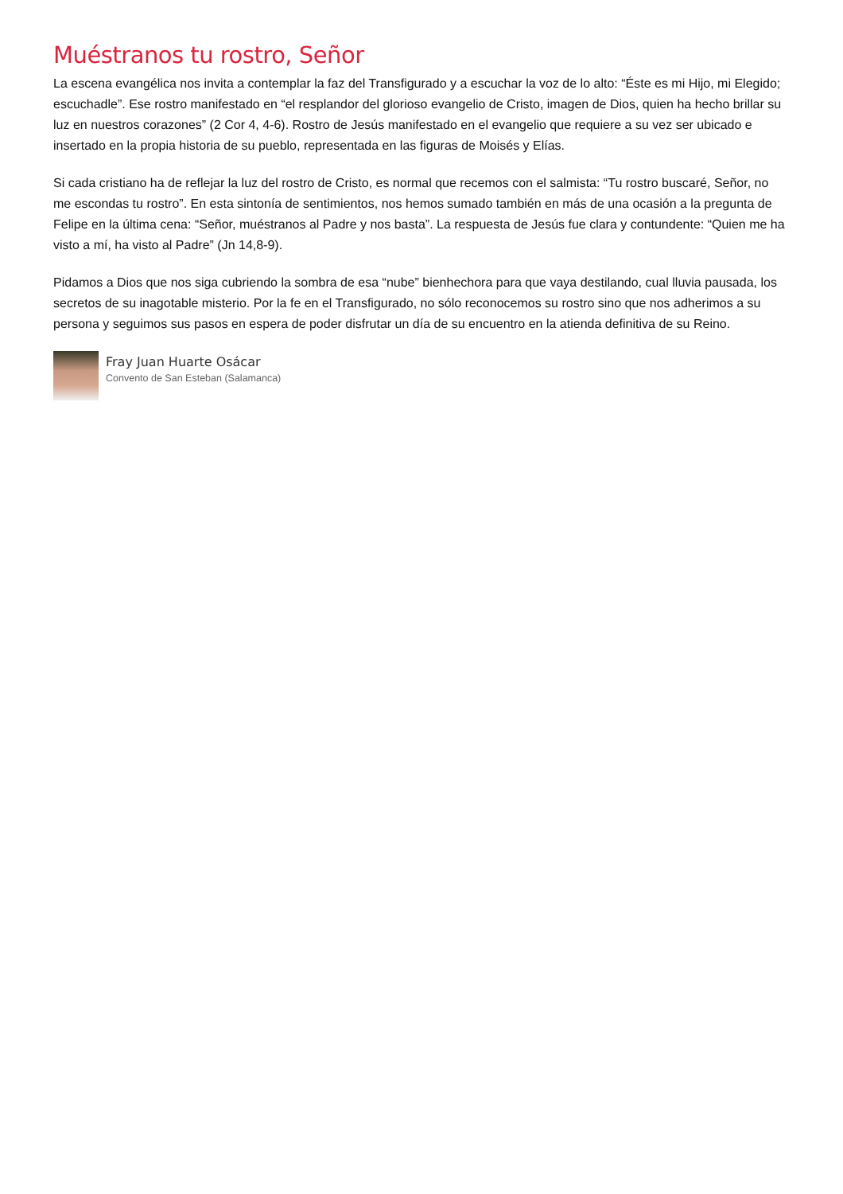Muéstranos tu rostro, Señor
La escena evangélica nos invita a contemplar la faz del Transfigurado y a escuchar la voz de lo alto: “Éste es mi Hijo, mi Elegido; escuchadle”. Ese rostro manifestado en “el resplandor del glorioso evangelio de Cristo, imagen de Dios, quien ha hecho brillar su luz en nuestros corazones” (2 Cor 4, 4-6). Rostro de Jesús manifestado en el evangelio que requiere a su vez ser ubicado e insertado en la propia historia de su pueblo, representada en las figuras de Moisés y Elías.
Si cada cristiano ha de reflejar la luz del rostro de Cristo, es normal que recemos con el salmista: “Tu rostro buscaré, Señor, no me escondas tu rostro”. En esta sintonía de sentimientos, nos hemos sumado también en más de una ocasión a la pregunta de Felipe en la última cena: “Señor, muéstranos al Padre y nos basta”. La respuesta de Jesús fue clara y contundente: “Quien me ha visto a mí, ha visto al Padre” (Jn 14,8-9).
Pidamos a Dios que nos siga cubriendo la sombra de esa “nube” bienhechora para que vaya destilando, cual lluvia pausada, los secretos de su inagotable misterio. Por la fe en el Transfigurado, no sólo reconocemos su rostro sino que nos adherimos a su persona y seguimos sus pasos en espera de poder disfrutar un día de su encuentro en la atienda definitiva de su Reino.
Fray Juan Huarte Osácar
Convento de San Esteban (Salamanca)